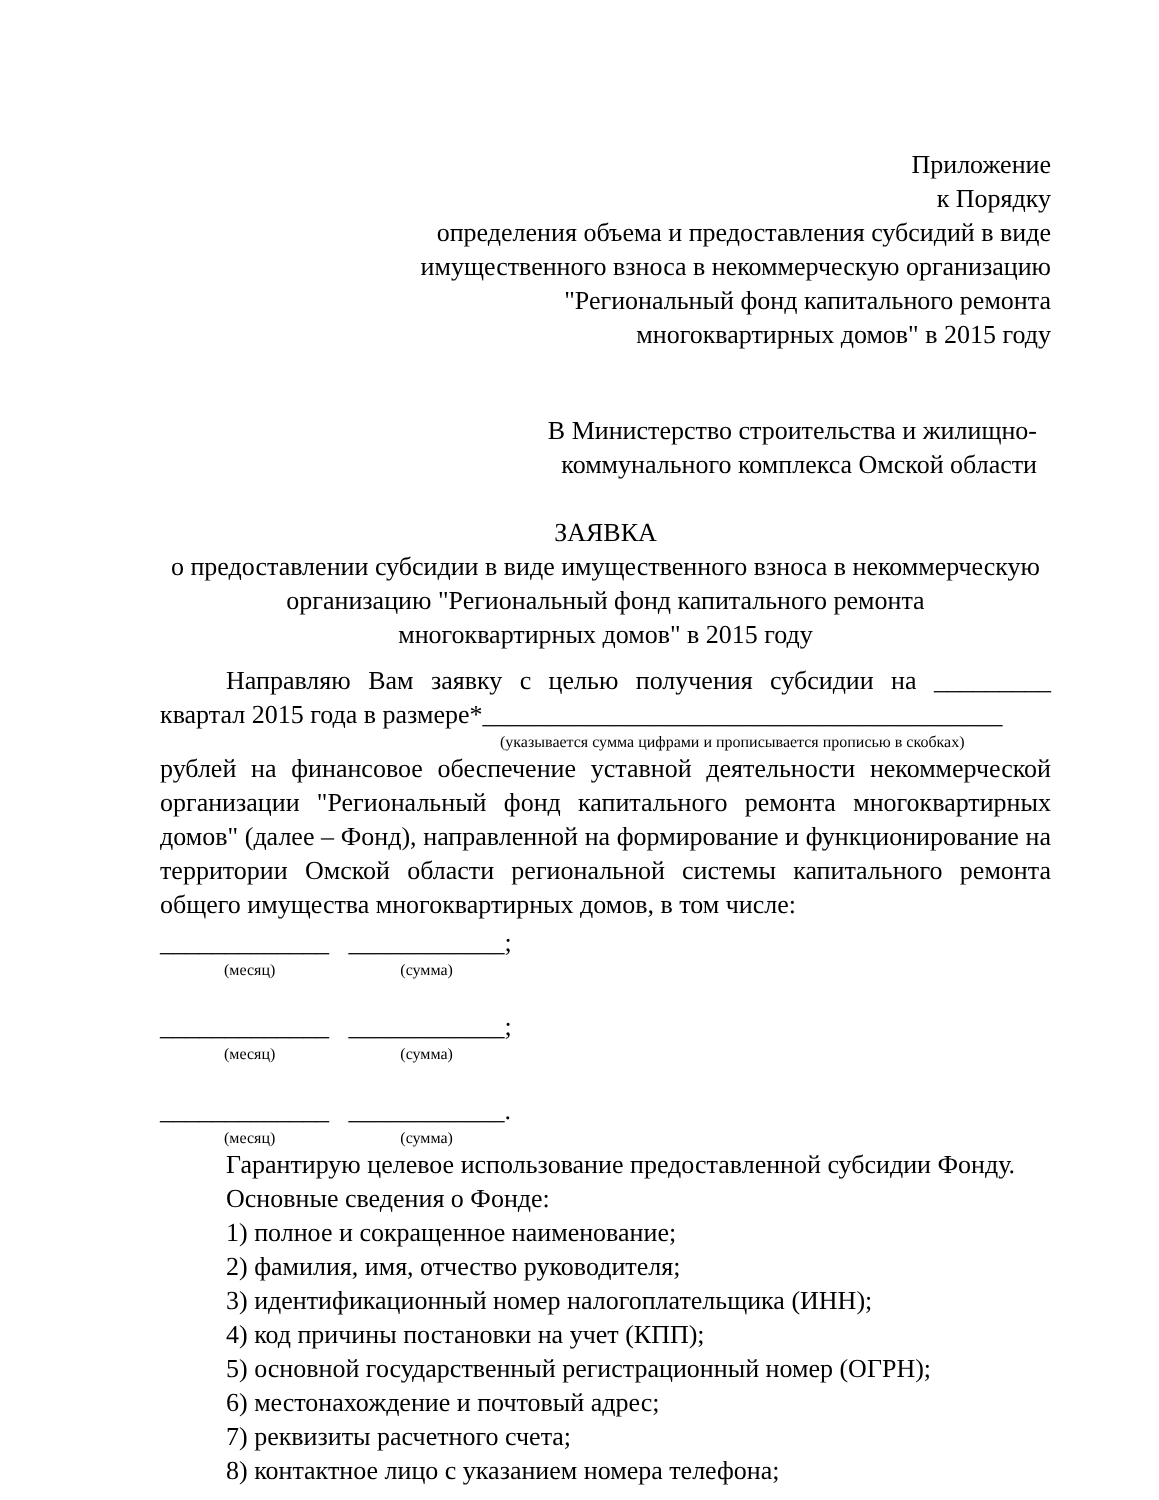Приложение
к Порядку
определения объема и предоставления субсидий в виде
имущественного взноса в некоммерческую организацию
"Региональный фонд капитального ремонта
многоквартирных домов" в 2015 году
В Министерство строительства и жилищно-
коммунального комплекса Омской области
ЗАЯВКА
о предоставлении субсидии в виде имущественного взноса в некоммерческую
организацию "Региональный фонд капитального ремонта
многоквартирных домов" в 2015 году
Направляю Вам заявку с целью получения субсидии на _________ квартал 2015 года в размере*________________________________________
(указывается сумма цифрами и прописывается прописью в скобках)
рублей на финансовое обеспечение уставной деятельности некоммерческой организации "Региональный фонд капитального ремонта многоквартирных домов" (далее – Фонд), направленной на формирование и функционирование на территории Омской области региональной системы капитального ремонта общего имущества многоквартирных домов, в том числе:
_____________ ____________;
(месяц) (сумма)
_____________ ____________;
(месяц) (сумма)
_____________ ____________.
(месяц) (сумма)
Гарантирую целевое использование предоставленной субсидии Фонду.
Основные сведения о Фонде:
1) полное и сокращенное наименование;
2) фамилия, имя, отчество руководителя;
3) идентификационный номер налогоплательщика (ИНН);
4) код причины постановки на учет (КПП);
5) основной государственный регистрационный номер (ОГРН);
6) местонахождение и почтовый адрес;
7) реквизиты расчетного счета;
8) контактное лицо с указанием номера телефона;